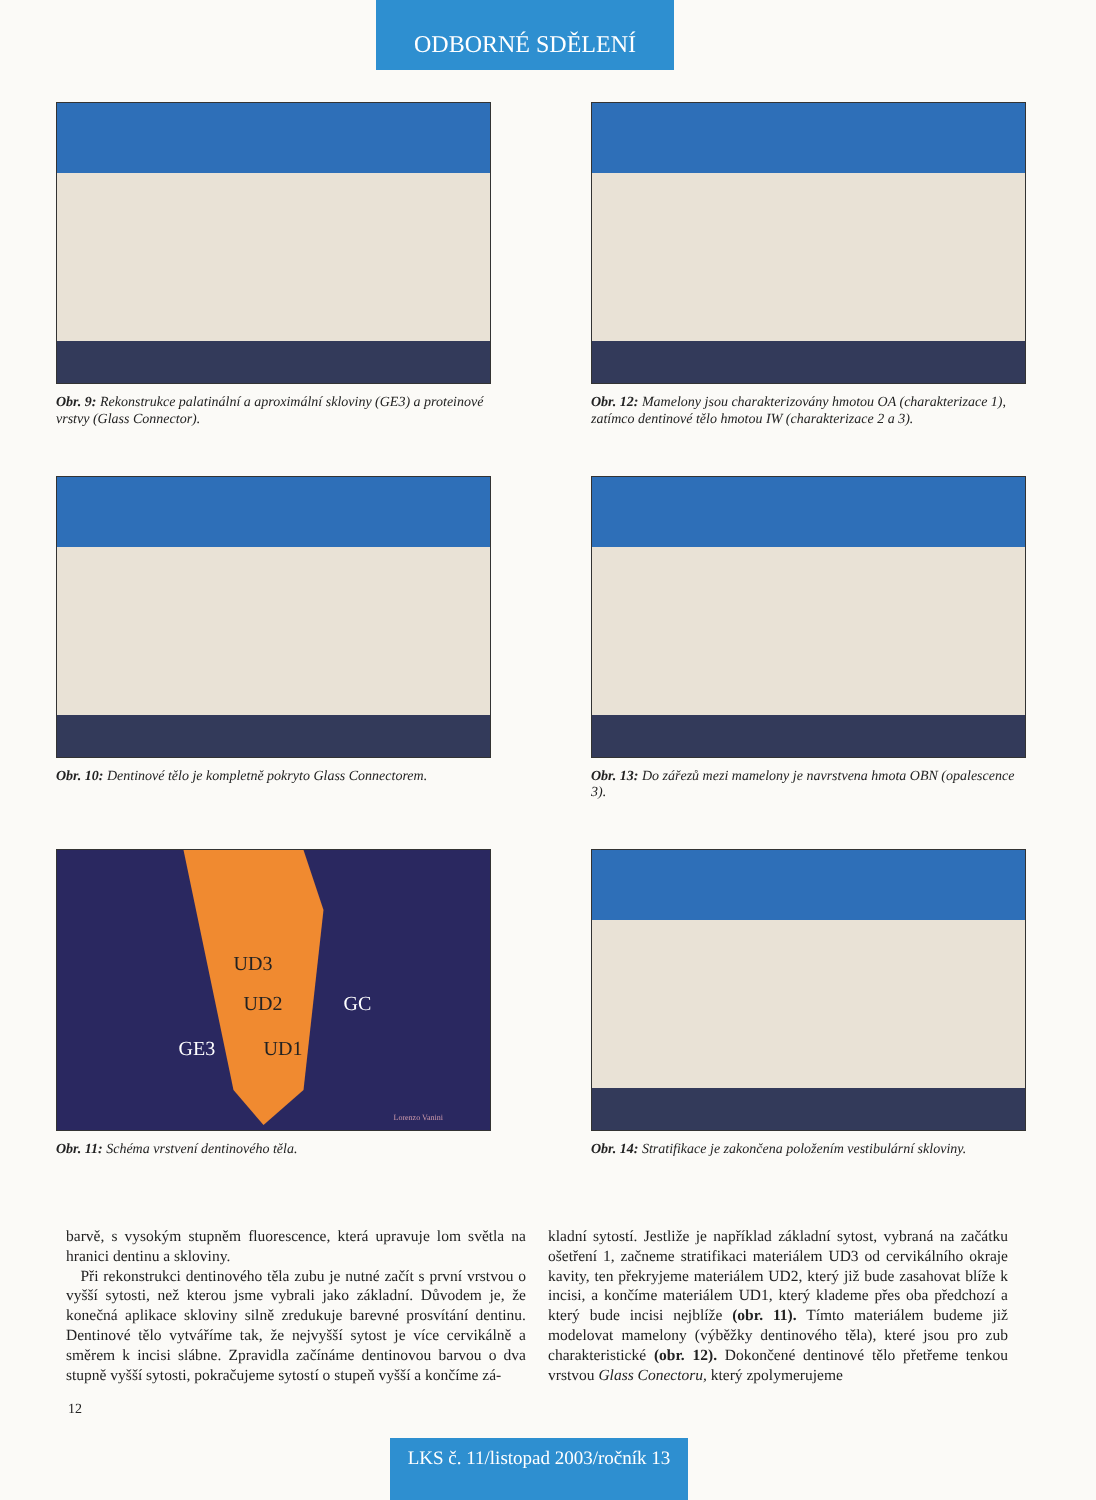ODBORNÉ SDĚLENÍ
Obr. 9: Rekonstrukce palatinální a aproximální skloviny (GE3) a proteinové vrstvy (Glass Connector).
Obr. 12: Mamelony jsou charakterizovány hmotou OA (charakterizace 1), zatímco dentinové tělo hmotou IW (charakterizace 2 a 3).
Obr. 10: Dentinové tělo je kompletně pokryto Glass Connectorem.
Obr. 13: Do zářezů mezi mamelony je navrstvena hmota OBN (opalescence 3).
UD3
UD2
UD1
GC
GE3
Lorenzo Vanini
Obr. 11: Schéma vrstvení dentinového těla.
Obr. 14: Stratifikace je zakončena položením vestibulární skloviny.
barvě, s vysokým stupněm fluorescence, která upravuje lom světla na hranici dentinu a skloviny.
Při rekonstrukci dentinového těla zubu je nutné začít s první vrstvou o vyšší sytosti, než kterou jsme vybrali jako základní. Důvodem je, že konečná aplikace skloviny silně zredukuje barevné prosvítání dentinu. Dentinové tělo vytváříme tak, že nejvyšší sytost je více cervikálně a směrem k incisi slábne. Zpravidla začínáme dentinovou barvou o dva stupně vyšší sytosti, pokračujeme sytostí o stupeň vyšší a končíme zá-
kladní sytostí. Jestliže je například základní sytost, vybraná na začátku ošetření 1, začneme stratifikaci materiálem UD3 od cervikálního okraje kavity, ten překryjeme materiálem UD2, který již bude zasahovat blíže k incisi, a končíme materiálem UD1, který klademe přes oba předchozí a který bude incisi nejblíže (obr. 11). Tímto materiálem budeme již modelovat mamelony (výběžky dentinového těla), které jsou pro zub charakteristické (obr. 12). Dokončené dentinové tělo přetřeme tenkou vrstvou Glass Conectoru, který zpolymerujeme
12
LKS č. 11/listopad 2003/ročník 13